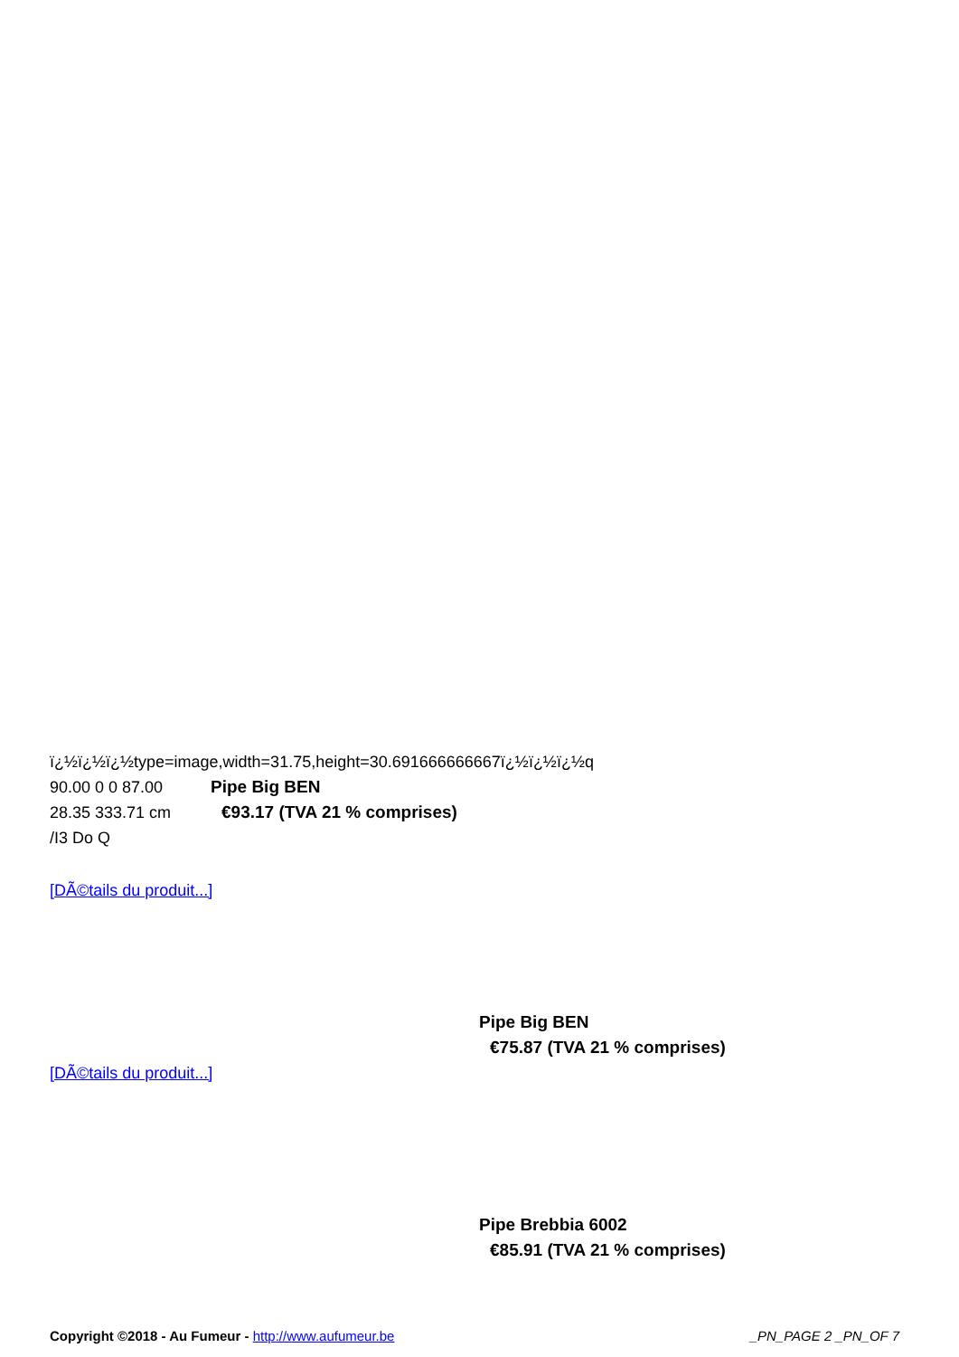ï¿½ï¿½ï¿½type=image,width=31.75,height=30.691666666667ï¿½ï¿½ï¿½q
90.00 0 0 87.00
28.35 333.71 cm
/I3 Do Q
Pipe Big BEN
€93.17 (TVA 21 % comprises)
[DÃ©tails du produit...]
Pipe Big BEN
€75.87 (TVA 21 % comprises)
[DÃ©tails du produit...]
Pipe Brebbia 6002
€85.91 (TVA 21 % comprises)
Copyright ©2018 - Au Fumeur - http://www.aufumeur.be
_PN_PAGE 2 _PN_OF 7